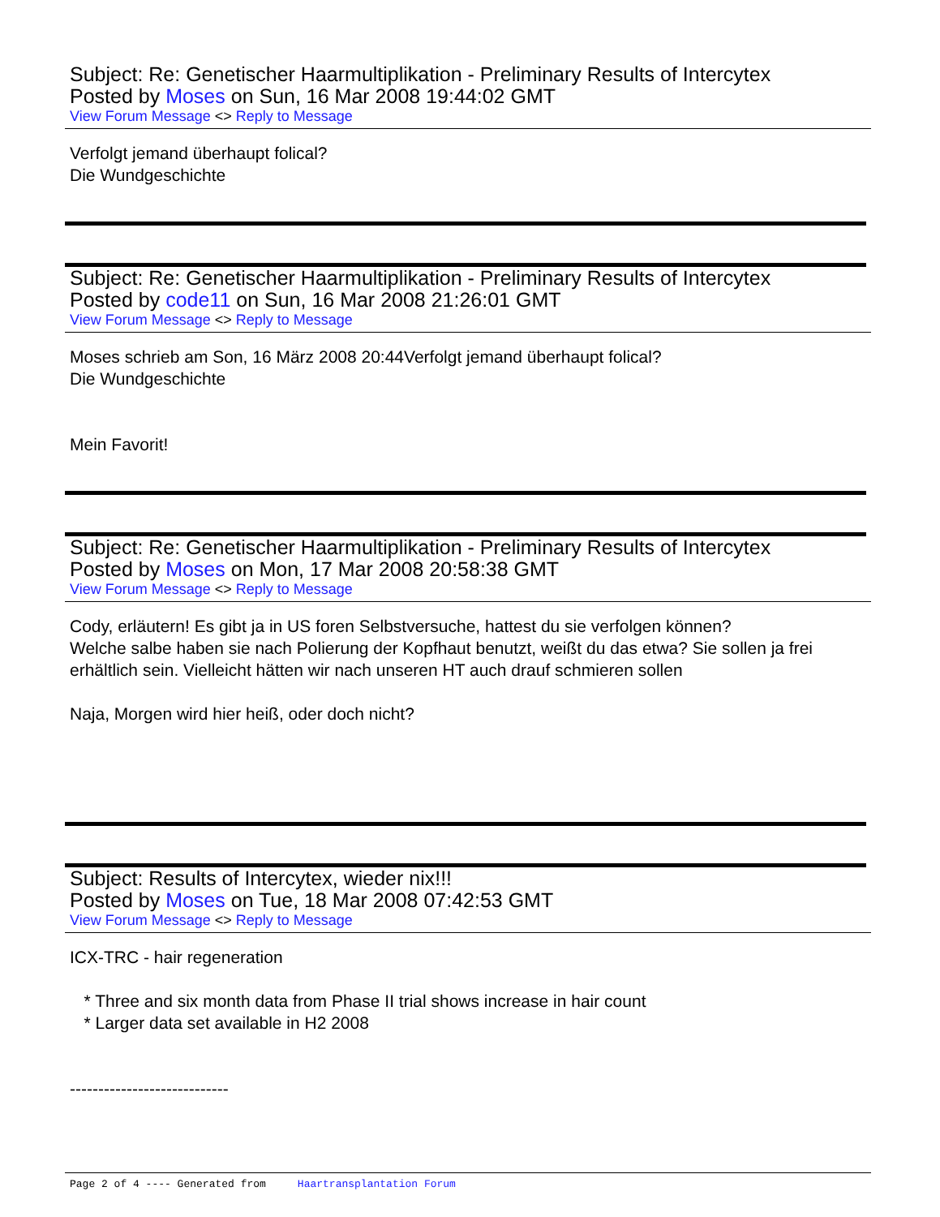Subject: Re: Genetischer Haarmultiplikation - Preliminary Results of Intercytex
Posted by Moses on Sun, 16 Mar 2008 19:44:02 GMT
View Forum Message <> Reply to Message
Verfolgt jemand überhaupt folical?
Die Wundgeschichte
Subject: Re: Genetischer Haarmultiplikation - Preliminary Results of Intercytex
Posted by code11 on Sun, 16 Mar 2008 21:26:01 GMT
View Forum Message <> Reply to Message
Moses schrieb am Son, 16 März 2008 20:44Verfolgt jemand überhaupt folical?
Die Wundgeschichte
Mein Favorit!
Subject: Re: Genetischer Haarmultiplikation - Preliminary Results of Intercytex
Posted by Moses on Mon, 17 Mar 2008 20:58:38 GMT
View Forum Message <> Reply to Message
Cody, erläutern! Es gibt ja in US foren Selbstversuche, hattest du sie verfolgen können?
Welche salbe haben sie nach Polierung der Kopfhaut benutzt, weißt du das etwa? Sie sollen ja frei erhältlich sein. Vielleicht hätten wir nach unseren HT auch drauf schmieren sollen
Naja, Morgen wird hier heiß, oder doch nicht?
Subject: Results of Intercytex, wieder nix!!!
Posted by Moses on Tue, 18 Mar 2008 07:42:53 GMT
View Forum Message <> Reply to Message
ICX-TRC - hair regeneration
* Three and six month data from Phase II trial shows increase in hair count
* Larger data set available in H2 2008
----------------------------
Page 2 of 4 ---- Generated from Haartransplantation Forum